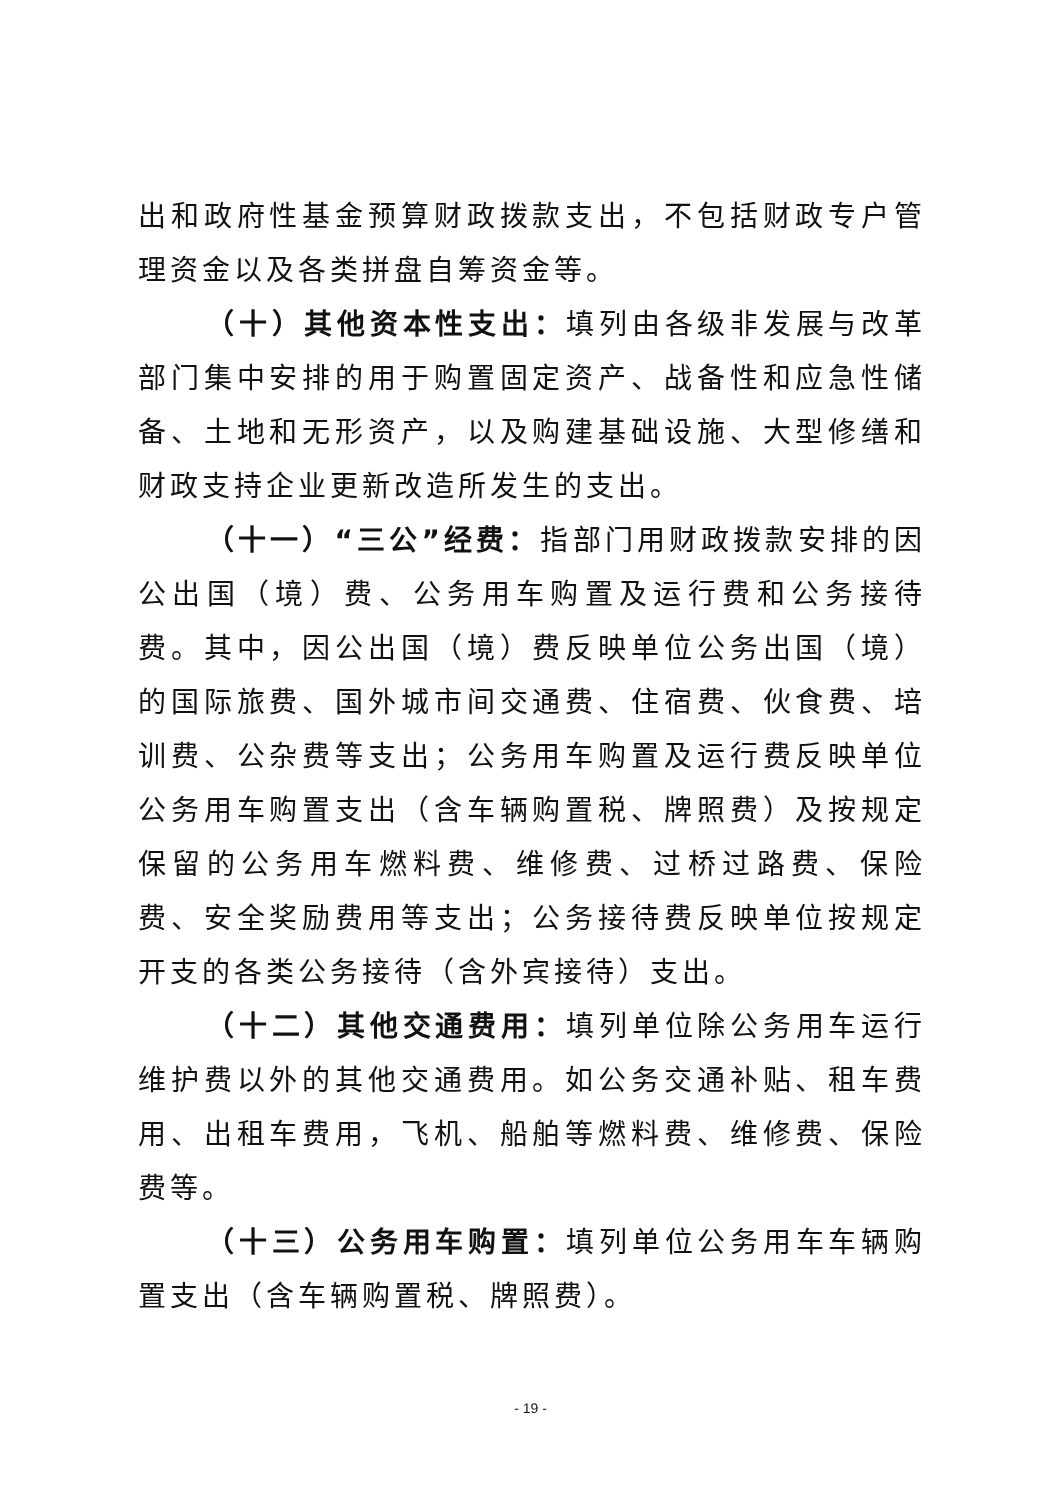出和政府性基金预算财政拨款支出，不包括财政专户管理资金以及各类拼盘自筹资金等。
（十）其他资本性支出：填列由各级非发展与改革部门集中安排的用于购置固定资产、战备性和应急性储备、土地和无形资产，以及购建基础设施、大型修缮和财政支持企业更新改造所发生的支出。
（十一）“三公”经费：指部门用财政拨款安排的因公出国（境）费、公务用车购置及运行费和公务接待费。其中，因公出国（境）费反映单位公务出国（境）的国际旅费、国外城市间交通费、住宿费、伙食费、培训费、公杂费等支出；公务用车购置及运行费反映单位公务用车购置支出（含车辆购置税、牌照费）及按规定保留的公务用车燃料费、维修费、过桥过路费、保险费、安全奖励费用等支出；公务接待费反映单位按规定开支的各类公务接待（含外宾接待）支出。
（十二）其他交通费用：填列单位除公务用车运行维护费以外的其他交通费用。如公务交通补贴、租车费用、出租车费用，飞机、船舶等燃料费、维修费、保险费等。
（十三）公务用车购置：填列单位公务用车车辆购置支出（含车辆购置税、牌照费）。
- 19 -